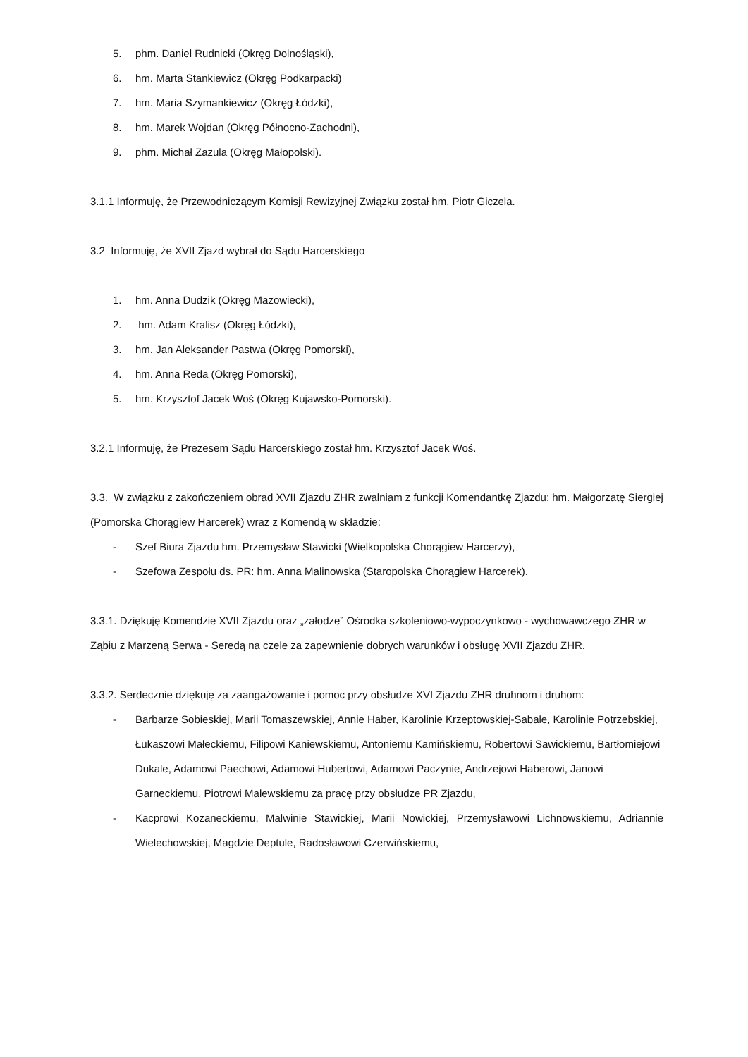5. phm. Daniel Rudnicki (Okręg Dolnośląski),
6. hm. Marta Stankiewicz (Okręg Podkarpacki)
7. hm. Maria Szymankiewicz (Okręg Łódzki),
8. hm. Marek Wojdan (Okręg Północno-Zachodni),
9. phm. Michał Zazula (Okręg Małopolski).
3.1.1 Informuję, że Przewodniczącym Komisji Rewizyjnej Związku został hm. Piotr Giczela.
3.2 Informuję, że XVII Zjazd wybrał do Sądu Harcerskiego
1. hm. Anna Dudzik (Okręg Mazowiecki),
2. hm. Adam Kralisz (Okręg Łódzki),
3. hm. Jan Aleksander Pastwa (Okręg Pomorski),
4. hm. Anna Reda (Okręg Pomorski),
5. hm. Krzysztof Jacek Woś (Okręg Kujawsko-Pomorski).
3.2.1 Informuję, że Prezesem Sądu Harcerskiego został hm. Krzysztof Jacek Woś.
3.3. W związku z zakończeniem obrad XVII Zjazdu ZHR zwalniam z funkcji Komendantkę Zjazdu: hm. Małgorzatę Siergiej (Pomorska Chorągiew Harcerek) wraz z Komendą w składzie:
- Szef Biura Zjazdu hm. Przemysław Stawicki (Wielkopolska Chorągiew Harcerzy),
- Szefowa Zespołu ds. PR: hm. Anna Malinowska (Staropolska Chorągiew Harcerek).
3.3.1. Dziękuję Komendzie XVII Zjazdu oraz „załodze” Ośrodka szkoleniowo-wypoczynkowo - wychowawczego ZHR w Ząbiu z Marzeną Serwa - Seredą na czele za zapewnienie dobrych warunków i obsługę XVII Zjazdu ZHR.
3.3.2. Serdecznie dziękuję za zaangażowanie i pomoc przy obsłudze XVI Zjazdu ZHR druhnom i druhom:
- Barbarze Sobieskiej, Marii Tomaszewskiej, Annie Haber, Karolinie Krzeptowskiej-Sabale, Karolinie Potrzebskiej, Łukaszowi Małeckiemu, Filipowi Kaniewskiemu, Antoniemu Kamińskiemu, Robertowi Sawickiemu, Bartłomiejowi Dukale, Adamowi Paechowi, Adamowi Hubertowi, Adamowi Paczynie, Andrzejowi Haberowi, Janowi Garneckiemu, Piotrowi Malewskiemu za pracę przy obsłudze PR Zjazdu,
- Kacprowi Kozaneckiemu, Malwinie Stawickiej, Marii Nowickiej, Przemysławowi Lichnowskiemu, Adriannie Wielechowskiej, Magdzie Deptule, Radosławowi Czerwińskiemu,